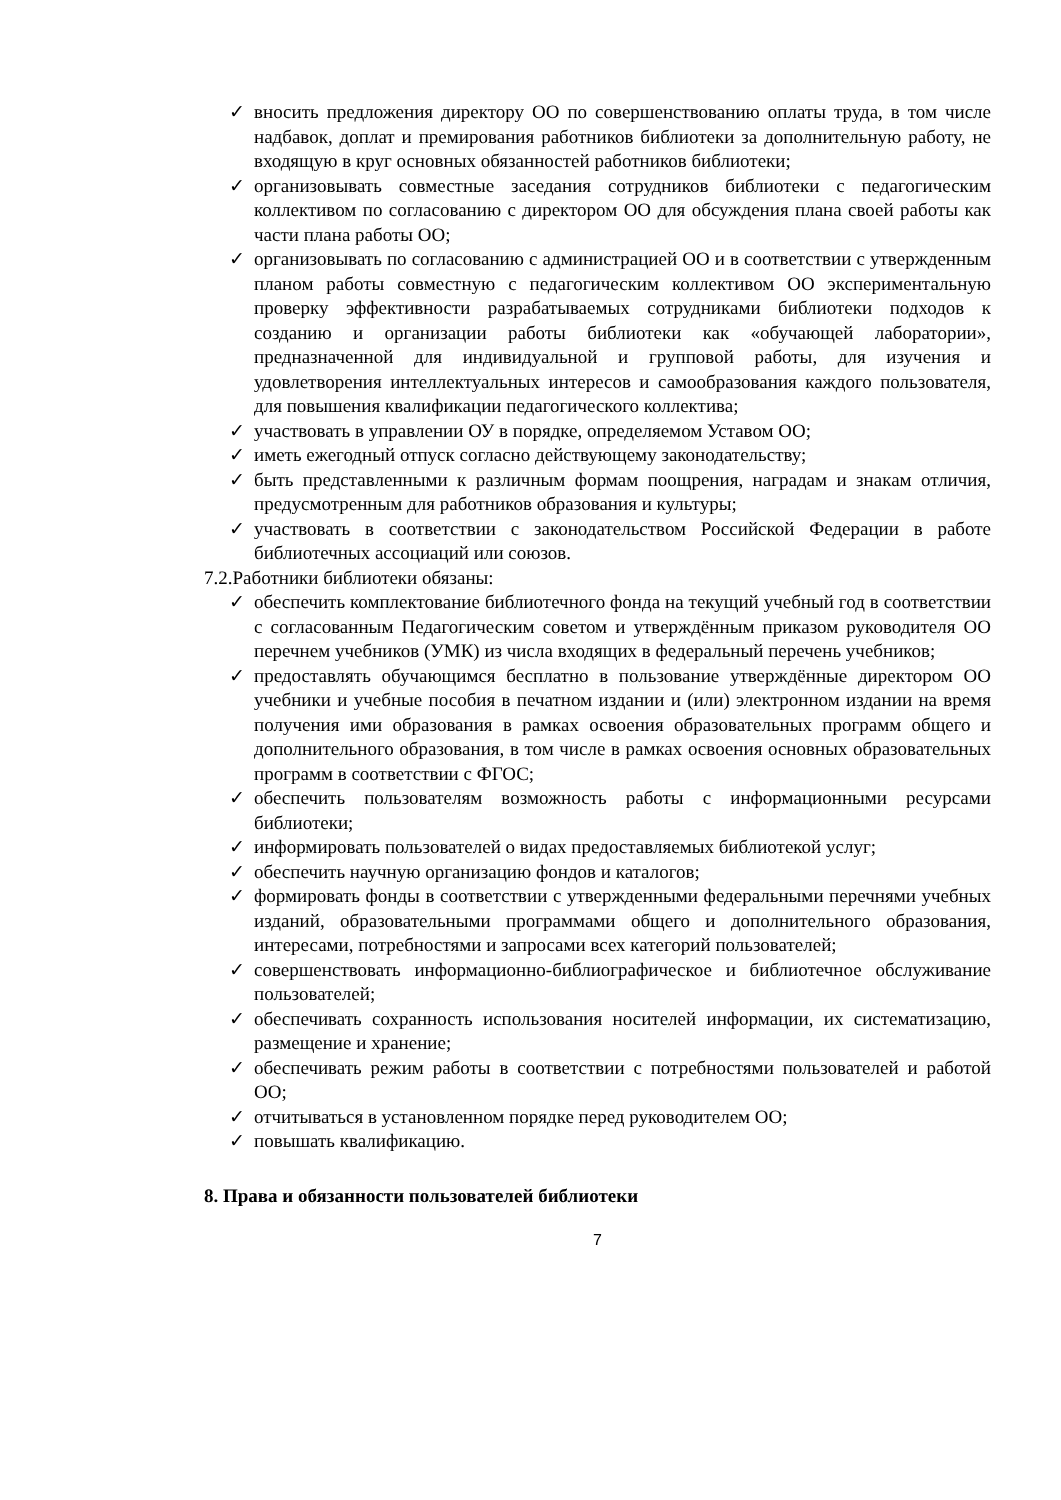✓ вносить предложения директору ОО по совершенствованию оплаты труда, в том числе надбавок, доплат и премирования работников библиотеки за дополнительную работу, не входящую в круг основных обязанностей работников библиотеки;
✓ организовывать совместные заседания сотрудников библиотеки с педагогическим коллективом по согласованию с директором ОО для обсуждения плана своей работы как части плана работы ОО;
✓ организовывать по согласованию с администрацией ОО и в соответствии с утвержденным планом работы совместную с педагогическим коллективом ОО экспериментальную проверку эффективности разрабатываемых сотрудниками библиотеки подходов к созданию и организации работы библиотеки как «обучающей лаборатории», предназначенной для индивидуальной и групповой работы, для изучения и удовлетворения интеллектуальных интересов и самообразования каждого пользователя, для повышения квалификации педагогического коллектива;
✓ участвовать в управлении ОУ в порядке, определяемом Уставом ОО;
✓ иметь ежегодный отпуск согласно действующему законодательству;
✓ быть представленными к различным формам поощрения, наградам и знакам отличия, предусмотренным для работников образования и культуры;
✓ участвовать в соответствии с законодательством Российской Федерации в работе библиотечных ассоциаций или союзов.
7.2.Работники библиотеки обязаны:
✓ обеспечить комплектование библиотечного фонда на текущий учебный год в соответствии с согласованным Педагогическим советом и утверждённым приказом руководителя ОО перечнем учебников (УМК) из числа входящих в федеральный перечень учебников;
✓ предоставлять обучающимся бесплатно в пользование утверждённые директором ОО учебники и учебные пособия в печатном издании и (или) электронном издании на время получения ими образования в рамках освоения образовательных программ общего и дополнительного образования, в том числе в рамках освоения основных образовательных программ в соответствии с ФГОС;
✓ обеспечить пользователям возможность работы с информационными ресурсами библиотеки;
✓ информировать пользователей о видах предоставляемых библиотекой услуг;
✓ обеспечить научную организацию фондов и каталогов;
✓ формировать фонды в соответствии с утвержденными федеральными перечнями учебных изданий, образовательными программами общего и дополнительного образования, интересами, потребностями и запросами всех категорий пользователей;
✓ совершенствовать информационно-библиографическое и библиотечное обслуживание пользователей;
✓ обеспечивать сохранность использования носителей информации, их систематизацию, размещение и хранение;
✓ обеспечивать режим работы в соответствии с потребностями пользователей и работой ОО;
✓ отчитываться в установленном порядке перед руководителем ОО;
✓ повышать квалификацию.
8. Права и обязанности пользователей библиотеки
7